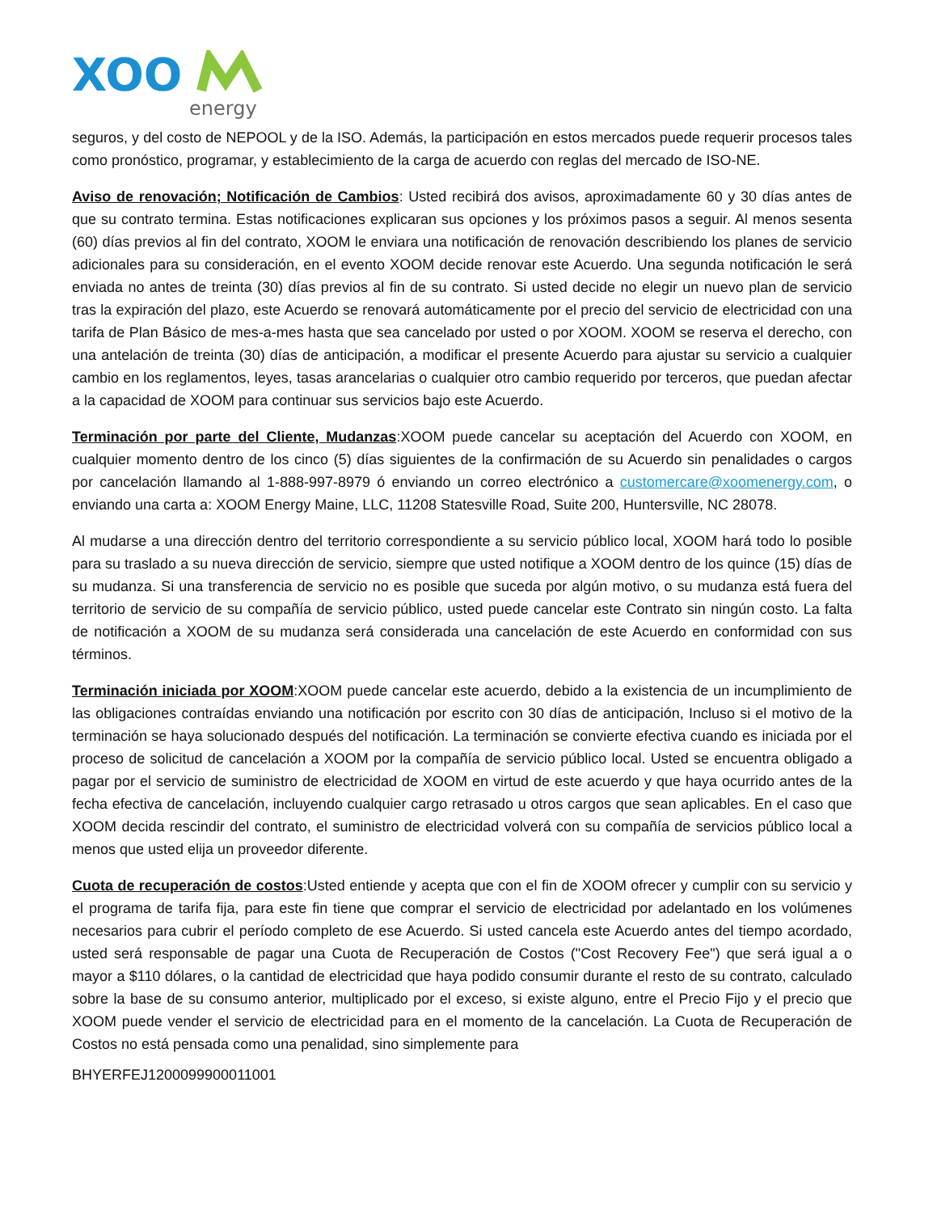XOO
energy
seguros, y del costo de NEPOOL y de la ISO. Además, la participación en estos mercados puede requerir procesos tales como pronóstico, programar, y establecimiento de la carga de acuerdo con reglas del mercado de ISO-NE.
Aviso de renovación; Notificación de Cambios: Usted recibirá dos avisos, aproximadamente 60 y 30 días antes de que su contrato termina. Estas notificaciones explicaran sus opciones y los próximos pasos a seguir. Al menos sesenta (60) días previos al fin del contrato, XOOM le enviara una notificación de renovación describiendo los planes de servicio adicionales para su consideración, en el evento XOOM decide renovar este Acuerdo. Una segunda notificación le será enviada no antes de treinta (30) días previos al fin de su contrato. Si usted decide no elegir un nuevo plan de servicio tras la expiración del plazo, este Acuerdo se renovará automáticamente por el precio del servicio de electricidad con una tarifa de Plan Básico de mes-a-mes hasta que sea cancelado por usted o por XOOM. XOOM se reserva el derecho, con una antelación de treinta (30) días de anticipación, a modificar el presente Acuerdo para ajustar su servicio a cualquier cambio en los reglamentos, leyes, tasas arancelarias o cualquier otro cambio requerido por terceros, que puedan afectar a la capacidad de XOOM para continuar sus servicios bajo este Acuerdo.
Terminación por parte del Cliente, Mudanzas:XOOM puede cancelar su aceptación del Acuerdo con XOOM, en cualquier momento dentro de los cinco (5) días siguientes de la confirmación de su Acuerdo sin penalidades o cargos por cancelación llamando al 1-888-997-8979 ó enviando un correo electrónico a customercare@xoomenergy.com, o enviando una carta a: XOOM Energy Maine, LLC, 11208 Statesville Road, Suite 200, Huntersville, NC 28078.
Al mudarse a una dirección dentro del territorio correspondiente a su servicio público local, XOOM hará todo lo posible para su traslado a su nueva dirección de servicio, siempre que usted notifique a XOOM dentro de los quince (15) días de su mudanza. Si una transferencia de servicio no es posible que suceda por algún motivo, o su mudanza está fuera del territorio de servicio de su compañía de servicio público, usted puede cancelar este Contrato sin ningún costo. La falta de notificación a XOOM de su mudanza será considerada una cancelación de este Acuerdo en conformidad con sus términos.
Terminación iniciada por XOOM:XOOM puede cancelar este acuerdo, debido a la existencia de un incumplimiento de las obligaciones contraídas enviando una notificación por escrito con 30 días de anticipación, Incluso si el motivo de la terminación se haya solucionado después del notificación. La terminación se convierte efectiva cuando es iniciada por el proceso de solicitud de cancelación a XOOM por la compañía de servicio público local. Usted se encuentra obligado a pagar por el servicio de suministro de electricidad de XOOM en virtud de este acuerdo y que haya ocurrido antes de la fecha efectiva de cancelación, incluyendo cualquier cargo retrasado u otros cargos que sean aplicables. En el caso que XOOM decida rescindir del contrato, el suministro de electricidad volverá con su compañía de servicios público local a menos que usted elija un proveedor diferente.
Cuota de recuperación de costos:Usted entiende y acepta que con el fin de XOOM ofrecer y cumplir con su servicio y el programa de tarifa fija, para este fin tiene que comprar el servicio de electricidad por adelantado en los volúmenes necesarios para cubrir el período completo de ese Acuerdo. Si usted cancela este Acuerdo antes del tiempo acordado, usted será responsable de pagar una Cuota de Recuperación de Costos ("Cost Recovery Fee") que será igual a o mayor a $110 dólares, o la cantidad de electricidad que haya podido consumir durante el resto de su contrato, calculado sobre la base de su consumo anterior, multiplicado por el exceso, si existe alguno, entre el Precio Fijo y el precio que XOOM puede vender el servicio de electricidad para en el momento de la cancelación. La Cuota de Recuperación de Costos no está pensada como una penalidad, sino simplemente para
BHYERFEJ1200099900011001